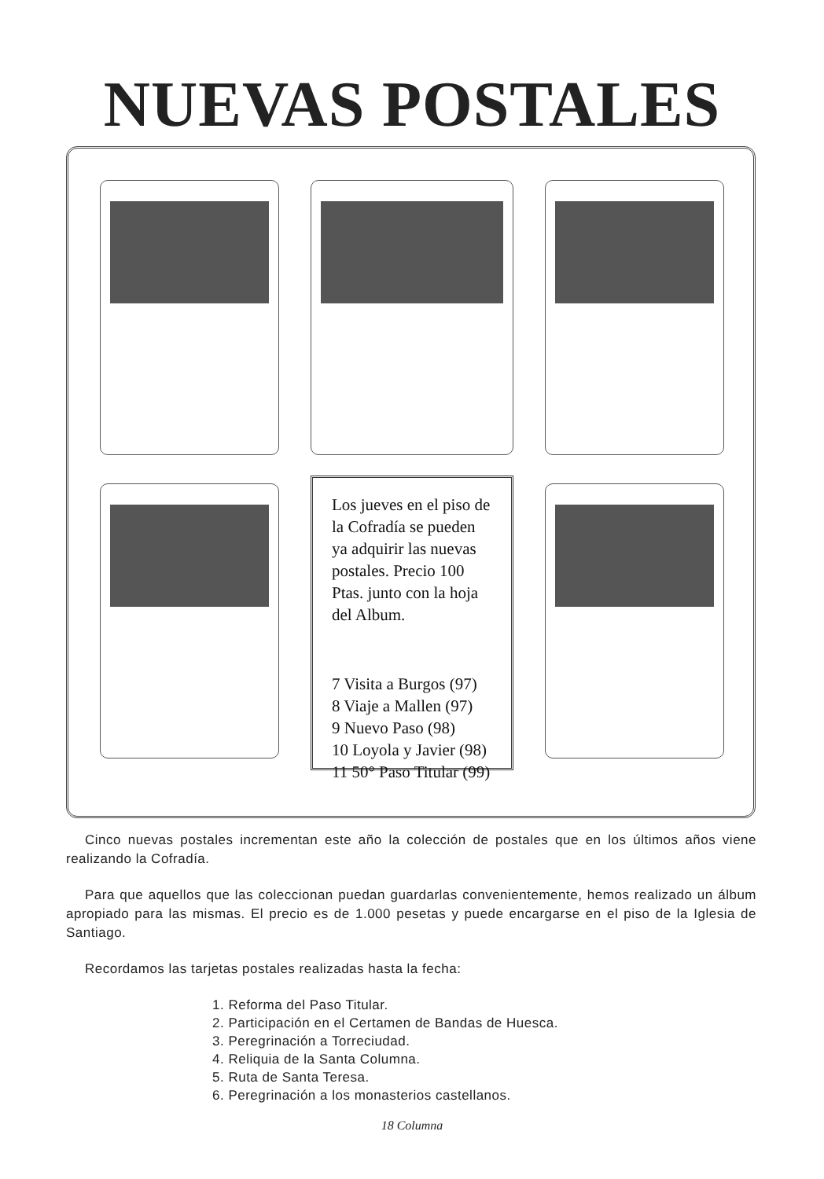NUEVAS POSTALES
Los jueves en el piso de la Cofradía se pueden ya adquirir las nuevas postales. Precio 100 Ptas. junto con la hoja del Album.
7 Visita a Burgos (97)
8 Viaje a Mallen (97)
9 Nuevo Paso (98)
10 Loyola y Javier (98)
11 50° Paso Titular (99)
Cinco nuevas postales incrementan este año la colección de postales que en los últimos años viene realizando la Cofradía.
Para que aquellos que las coleccionan puedan guardarlas convenientemente, hemos realizado un álbum apropiado para las mismas. El precio es de 1.000 pesetas y puede encargarse en el piso de la Iglesia de Santiago.
Recordamos las tarjetas postales realizadas hasta la fecha:
1. Reforma del Paso Titular.
2. Participación en el Certamen de Bandas de Huesca.
3. Peregrinación a Torreciudad.
4. Reliquia de la Santa Columna.
5. Ruta de Santa Teresa.
6. Peregrinación a los monasterios castellanos.
18 Columna